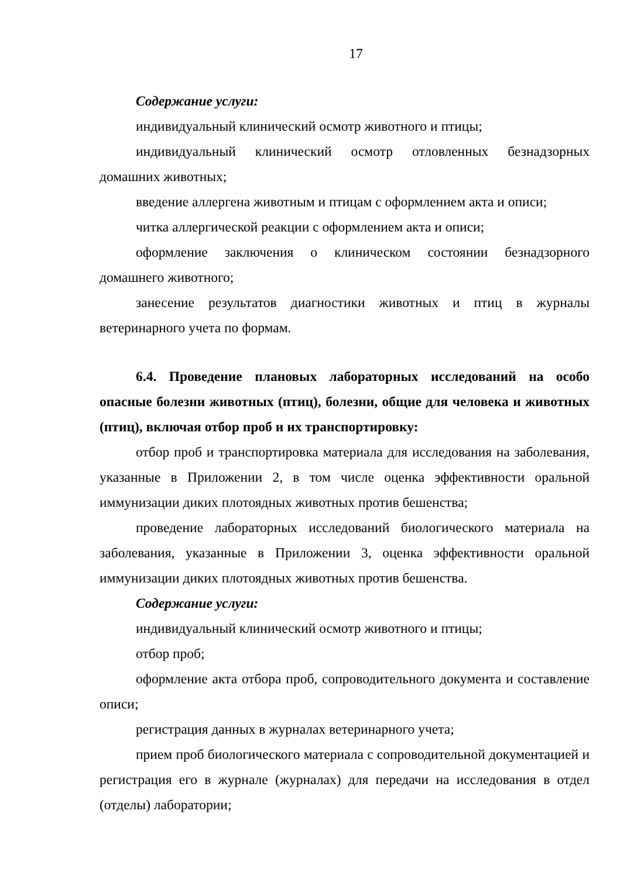17
Содержание услуги:
индивидуальный клинический осмотр животного и птицы;
индивидуальный клинический осмотр отловленных безнадзорных домашних животных;
введение аллергена животным и птицам с оформлением акта и описи;
читка аллергической реакции с оформлением акта и описи;
оформление заключения о клиническом состоянии безнадзорного домашнего животного;
занесение результатов диагностики животных и птиц в журналы ветеринарного учета по формам.
6.4. Проведение плановых лабораторных исследований на особо опасные болезни животных (птиц), болезни, общие для человека и животных (птиц), включая отбор проб и их транспортировку:
отбор проб и транспортировка материала для исследования на заболевания, указанные в Приложении 2, в том числе оценка эффективности оральной иммунизации диких плотоядных животных против бешенства;
проведение лабораторных исследований биологического материала на заболевания, указанные в Приложении 3, оценка эффективности оральной иммунизации диких плотоядных животных против бешенства.
Содержание услуги:
индивидуальный клинический осмотр животного и птицы;
отбор проб;
оформление акта отбора проб, сопроводительного документа и составление описи;
регистрация данных в журналах ветеринарного учета;
прием проб биологического материала с сопроводительной документацией и регистрация его в журнале (журналах) для передачи на исследования в отдел (отделы) лаборатории;